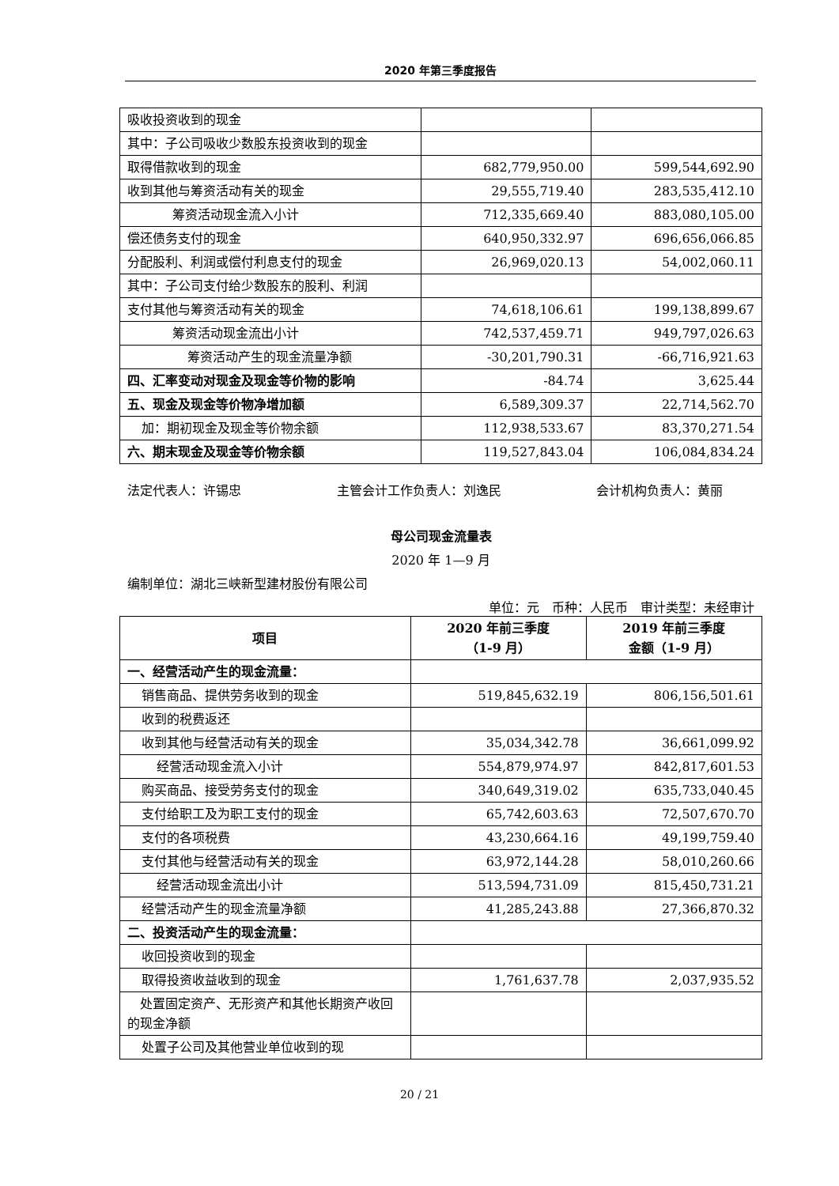2020 年第三季度报告
| 吸收投资收到的现金 | | |
| 其中：子公司吸收少数股东投资收到的现金 | | |
| 取得借款收到的现金 | 682,779,950.00 | 599,544,692.90 |
| 收到其他与筹资活动有关的现金 | 29,555,719.40 | 283,535,412.10 |
| 筹资活动现金流入小计 | 712,335,669.40 | 883,080,105.00 |
| 偿还债务支付的现金 | 640,950,332.97 | 696,656,066.85 |
| 分配股利、利润或偿付利息支付的现金 | 26,969,020.13 | 54,002,060.11 |
| 其中：子公司支付给少数股东的股利、利润 | | |
| 支付其他与筹资活动有关的现金 | 74,618,106.61 | 199,138,899.67 |
| 筹资活动现金流出小计 | 742,537,459.71 | 949,797,026.63 |
| 筹资活动产生的现金流量净额 | -30,201,790.31 | -66,716,921.63 |
| 四、汇率变动对现金及现金等价物的影响 | -84.74 | 3,625.44 |
| 五、现金及现金等价物净增加额 | 6,589,309.37 | 22,714,562.70 |
| 加：期初现金及现金等价物余额 | 112,938,533.67 | 83,370,271.54 |
| 六、期末现金及现金等价物余额 | 119,527,843.04 | 106,084,834.24 |
法定代表人：许锡忠 主管会计工作负责人：刘逸民 会计机构负责人：黄丽
母公司现金流量表
2020 年 1—9 月
编制单位：湖北三峡新型建材股份有限公司
单位：元　币种：人民币　审计类型：未经审计
| 项目 | 2020 年前三季度 （1-9 月） | 2019 年前三季度 金额（1-9 月） |
| --- | --- | --- |
| 一、经营活动产生的现金流量： | | |
| 销售商品、提供劳务收到的现金 | 519,845,632.19 | 806,156,501.61 |
| 收到的税费返还 | | |
| 收到其他与经营活动有关的现金 | 35,034,342.78 | 36,661,099.92 |
| 经营活动现金流入小计 | 554,879,974.97 | 842,817,601.53 |
| 购买商品、接受劳务支付的现金 | 340,649,319.02 | 635,733,040.45 |
| 支付给职工及为职工支付的现金 | 65,742,603.63 | 72,507,670.70 |
| 支付的各项税费 | 43,230,664.16 | 49,199,759.40 |
| 支付其他与经营活动有关的现金 | 63,972,144.28 | 58,010,260.66 |
| 经营活动现金流出小计 | 513,594,731.09 | 815,450,731.21 |
| 经营活动产生的现金流量净额 | 41,285,243.88 | 27,366,870.32 |
| 二、投资活动产生的现金流量： | | |
| 收回投资收到的现金 | | |
| 取得投资收益收到的现金 | 1,761,637.78 | 2,037,935.52 |
| 处置固定资产、无形资产和其他长期资产收回的现金净额 | | |
| 处置子公司及其他营业单位收到的现 | | |
20 / 21